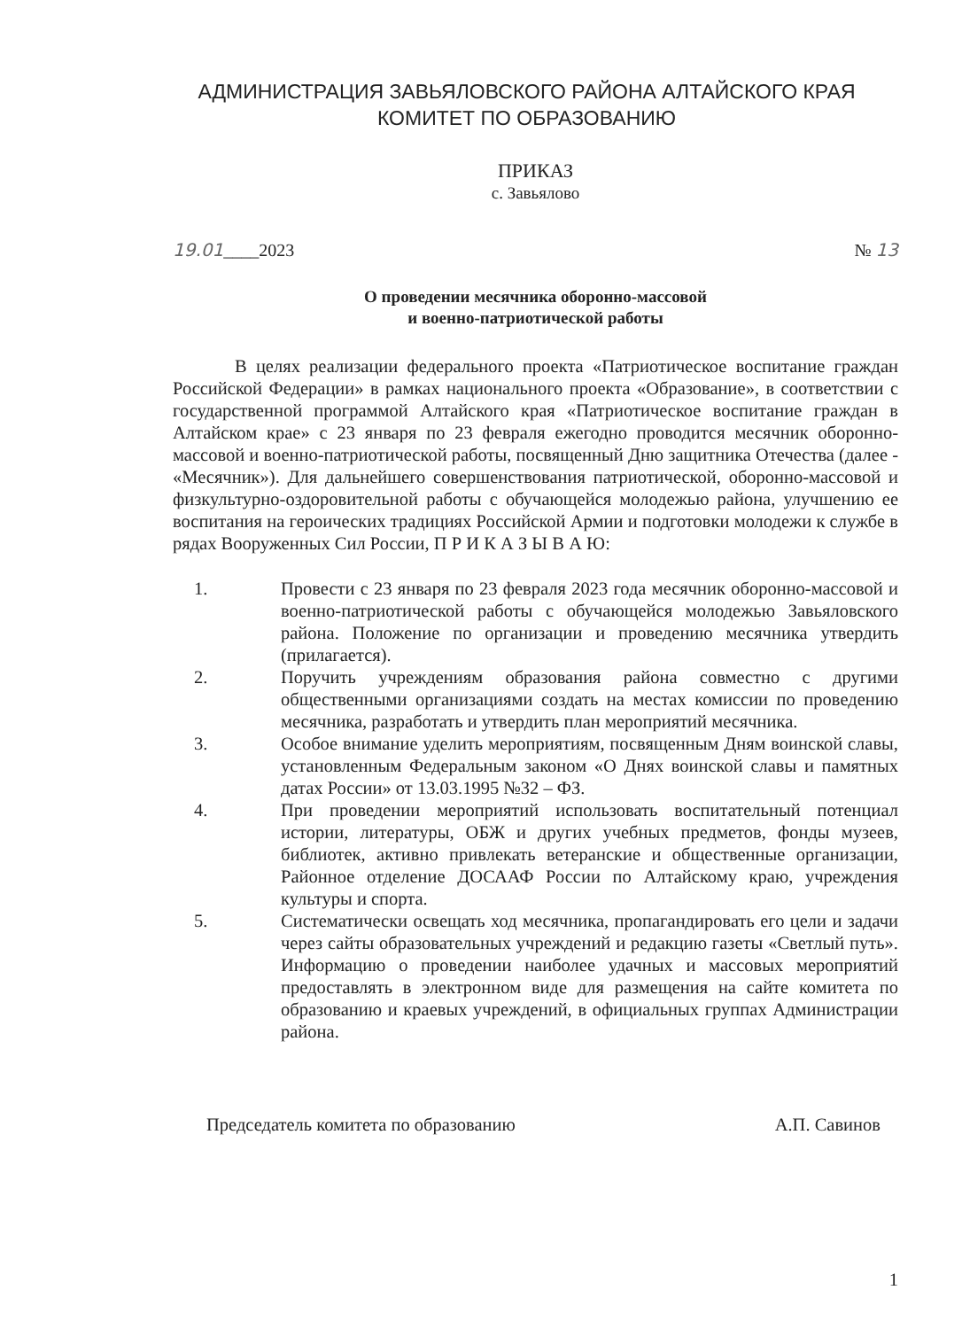АДМИНИСТРАЦИЯ ЗАВЬЯЛОВСКОГО РАЙОНА АЛТАЙСКОГО КРАЯ
КОМИТЕТ ПО ОБРАЗОВАНИЮ
ПРИКАЗ
с. Завьялово
19.01____2023 № 13
О проведении месячника оборонно-массовой
и военно-патриотической работы
В целях реализации федерального проекта «Патриотическое воспитание граждан Российской Федерации» в рамках национального проекта «Образование», в соответствии с государственной программой Алтайского края «Патриотическое воспитание граждан в Алтайском крае» с 23 января по 23 февраля ежегодно проводится месячник оборонно-массовой и военно-патриотической работы, посвященный Дню защитника Отечества (далее - «Месячник»). Для дальнейшего совершенствования патриотической, оборонно-массовой и физкультурно-оздоровительной работы с обучающейся молодежью района, улучшению ее воспитания на героических традициях Российской Армии и подготовки молодежи к службе в рядах Вооруженных Сил России, П Р И К А З Ы В А Ю:
1. Провести с 23 января по 23 февраля 2023 года месячник оборонно-массовой и военно-патриотической работы с обучающейся молодежью Завьяловского района. Положение по организации и проведению месячника утвердить (прилагается).
2. Поручить учреждениям образования района совместно с другими общественными организациями создать на местах комиссии по проведению месячника, разработать и утвердить план мероприятий месячника.
3. Особое внимание уделить мероприятиям, посвященным Дням воинской славы, установленным Федеральным законом «О Днях воинской славы и памятных датах России» от 13.03.1995 №32 – ФЗ.
4. При проведении мероприятий использовать воспитательный потенциал истории, литературы, ОБЖ и других учебных предметов, фонды музеев, библиотек, активно привлекать ветеранские и общественные организации, Районное отделение ДОСААФ России по Алтайскому краю, учреждения культуры и спорта.
5. Систематически освещать ход месячника, пропагандировать его цели и задачи через сайты образовательных учреждений и редакцию газеты «Светлый путь». Информацию о проведении наиболее удачных и массовых мероприятий предоставлять в электронном виде для размещения на сайте комитета по образованию и краевых учреждений, в официальных группах Администрации района.
Председатель комитета по образованию А.П. Савинов
1